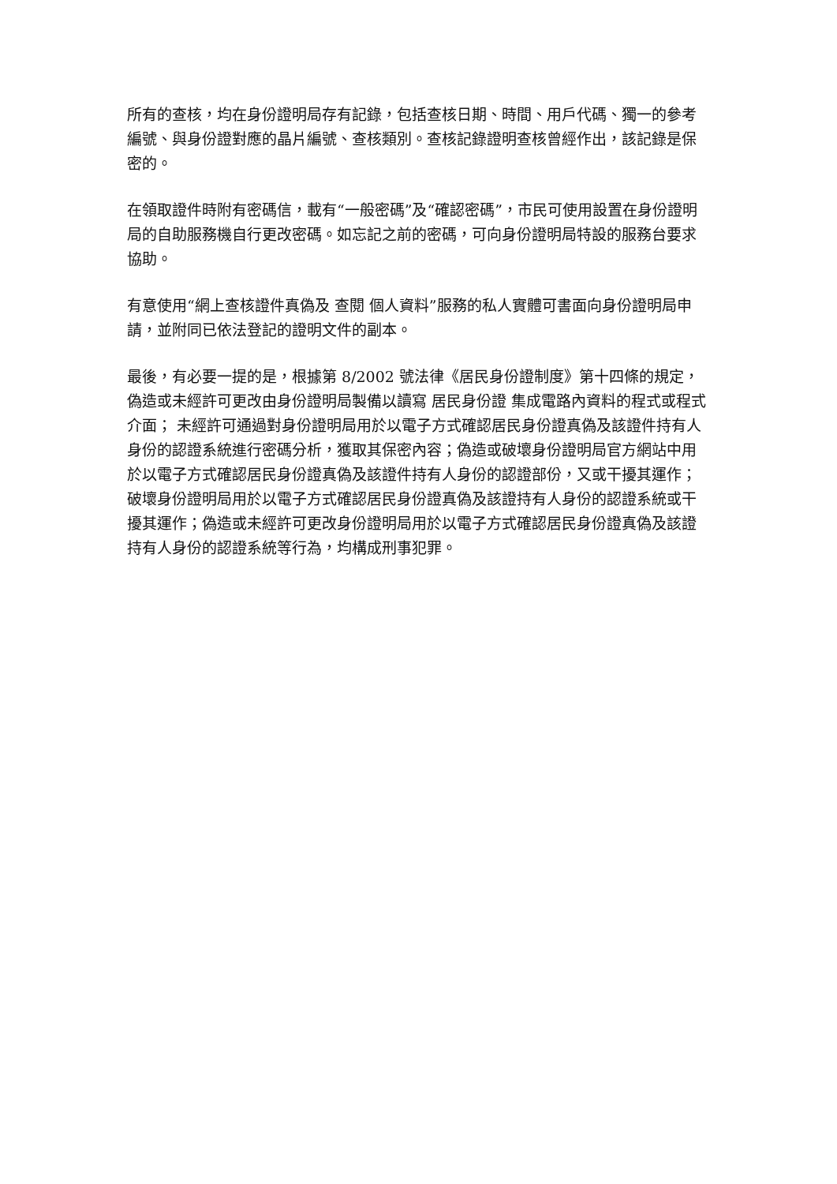所有的查核，均在身份證明局存有記錄，包括查核日期、時間、用戶代碼、獨一的參考編號、與身份證對應的晶片編號、查核類別。查核記錄證明查核曾經作出，該記錄是保密的。
在領取證件時附有密碼信，載有“一般密碼”及“確認密碼”，市民可使用設置在身份證明局的自助服務機自行更改密碼。如忘記之前的密碼，可向身份證明局特設的服務台要求協助。
有意使用“網上查核證件真偽及 查閱 個人資料”服務的私人實體可書面向身份證明局申請，並附同已依法登記的證明文件的副本。
最後，有必要一提的是，根據第 8/2002 號法律《居民身份證制度》第十四條的規定， 偽造或未經許可更改由身份證明局製備以讀寫 居民身份證 集成電路內資料的程式或程式介面； 未經許可通過對身份證明局用於以電子方式確認居民身份證真偽及該證件持有人身份的認證系統進行密碼分析，獲取其保密內容；偽造或破壞身份證明局官方網站中用於以電子方式確認居民身份證真偽及該證件持有人身份的認證部份，又或干擾其運作；破壞身份證明局用於以電子方式確認居民身份證真偽及該證持有人身份的認證系統或干擾其運作；偽造或未經許可更改身份證明局用於以電子方式確認居民身份證真偽及該證持有人身份的認證系統等行為，均構成刑事犯罪。